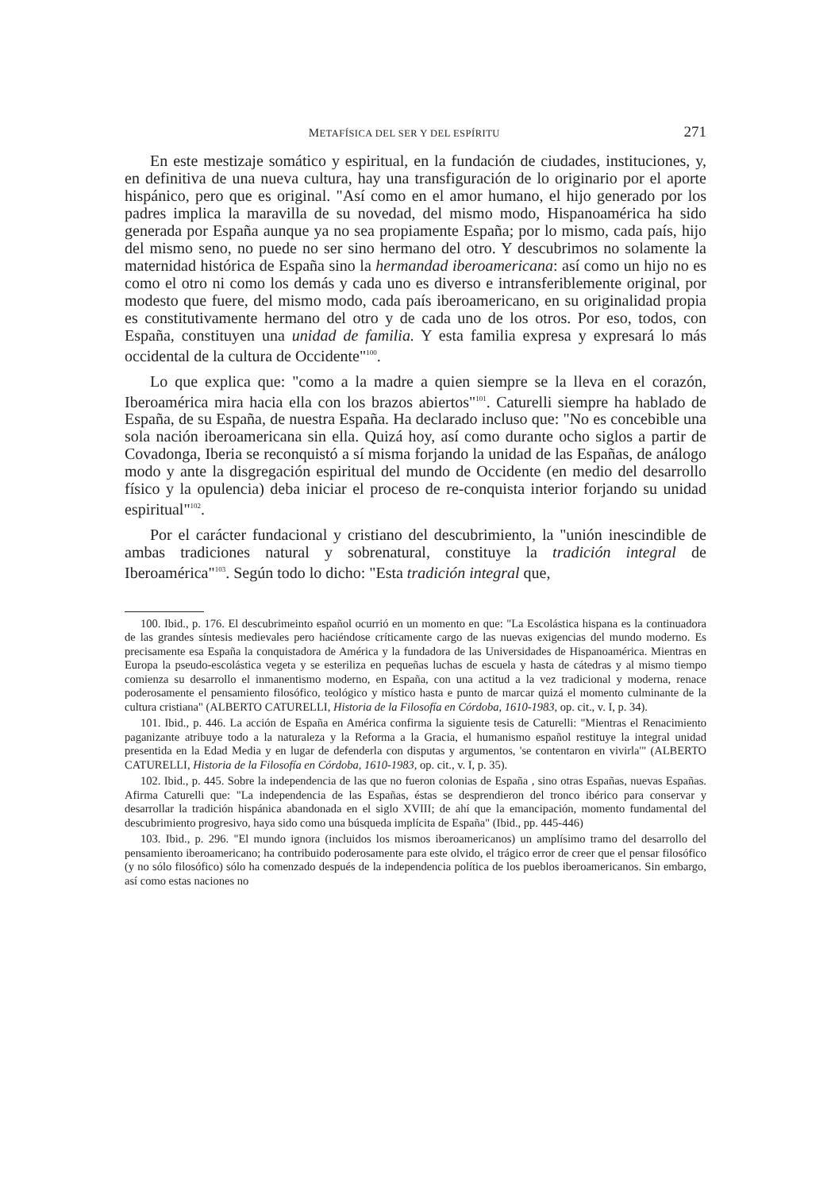METAFÍSICA DEL SER Y DEL ESPÍRITU 271
En este mestizaje somático y espiritual, en la fundación de ciudades, instituciones, y, en definitiva de una nueva cultura, hay una transfiguración de lo originario por el aporte hispánico, pero que es original. "Así como en el amor humano, el hijo generado por los padres implica la maravilla de su novedad, del mismo modo, Hispanoamérica ha sido generada por España aunque ya no sea propiamente España; por lo mismo, cada país, hijo del mismo seno, no puede no ser sino hermano del otro. Y descubrimos no solamente la maternidad histórica de España sino la hermandad iberoamericana: así como un hijo no es como el otro ni como los demás y cada uno es diverso e intransferiblemente original, por modesto que fuere, del mismo modo, cada país iberoamericano, en su originalidad propia es constitutivamente hermano del otro y de cada uno de los otros. Por eso, todos, con España, constituyen una unidad de familia. Y esta familia expresa y expresará lo más occidental de la cultura de Occidente"<sup>100</sup>.
Lo que explica que: "como a la madre a quien siempre se la lleva en el corazón, Iberoamérica mira hacia ella con los brazos abiertos"<sup>101</sup>. Caturelli siempre ha hablado de España, de su España, de nuestra España. Ha declarado incluso que: "No es concebible una sola nación iberoamericana sin ella. Quizá hoy, así como durante ocho siglos a partir de Covadonga, Iberia se reconquistó a sí misma forjando la unidad de las Españas, de análogo modo y ante la disgregación espiritual del mundo de Occidente (en medio del desarrollo físico y la opulencia) deba iniciar el proceso de re-conquista interior forjando su unidad espiritual"<sup>102</sup>.
Por el carácter fundacional y cristiano del descubrimiento, la "unión inescindible de ambas tradiciones natural y sobrenatural, constituye la tradición integral de Iberoamérica"<sup>103</sup>. Según todo lo dicho: "Esta tradición integral que,
100. Ibid., p. 176. El descubrimeinto español ocurrió en un momento en que: "La Escolástica hispana es la continuadora de las grandes síntesis medievales pero haciéndose críticamente cargo de las nuevas exigencias del mundo moderno. Es precisamente esa España la conquistadora de América y la fundadora de las Universidades de Hispanoamérica. Mientras en Europa la pseudo-escolástica vegeta y se esteriliza en pequeñas luchas de escuela y hasta de cátedras y al mismo tiempo comienza su desarrollo el inmanentismo moderno, en España, con una actitud a la vez tradicional y moderna, renace poderosamente el pensamiento filosófico, teológico y místico hasta e punto de marcar quizá el momento culminante de la cultura cristiana" (ALBERTO CATURELLI, Historia de la Filosofía en Córdoba, 1610-1983, op. cit., v. I, p. 34).
101. Ibid., p. 446. La acción de España en América confirma la siguiente tesis de Caturelli: "Mientras el Renacimiento paganizante atribuye todo a la naturaleza y la Reforma a la Gracia, el humanismo español restituye la integral unidad presentida en la Edad Media y en lugar de defenderla con disputas y argumentos, 'se contentaron en vivirla'" (ALBERTO CATURELLI, Historia de la Filosofía en Córdoba, 1610-1983, op. cit., v. I, p. 35).
102. Ibid., p. 445. Sobre la independencia de las que no fueron colonias de España , sino otras Españas, nuevas Españas. Afirma Caturelli que: "La independencia de las Españas, éstas se desprendieron del tronco ibérico para conservar y desarrollar la tradición hispánica abandonada en el siglo XVIII; de ahí que la emancipación, momento fundamental del descubrimiento progresivo, haya sido como una búsqueda implícita de España" (Ibid., pp. 445-446)
103. Ibid., p. 296. "El mundo ignora (incluidos los mismos iberoamericanos) un amplísimo tramo del desarrollo del pensamiento iberoamericano; ha contribuido poderosamente para este olvido, el trágico error de creer que el pensar filosófico (y no sólo filosófico) sólo ha comenzado después de la independencia política de los pueblos iberoamericanos. Sin embargo, así como estas naciones no